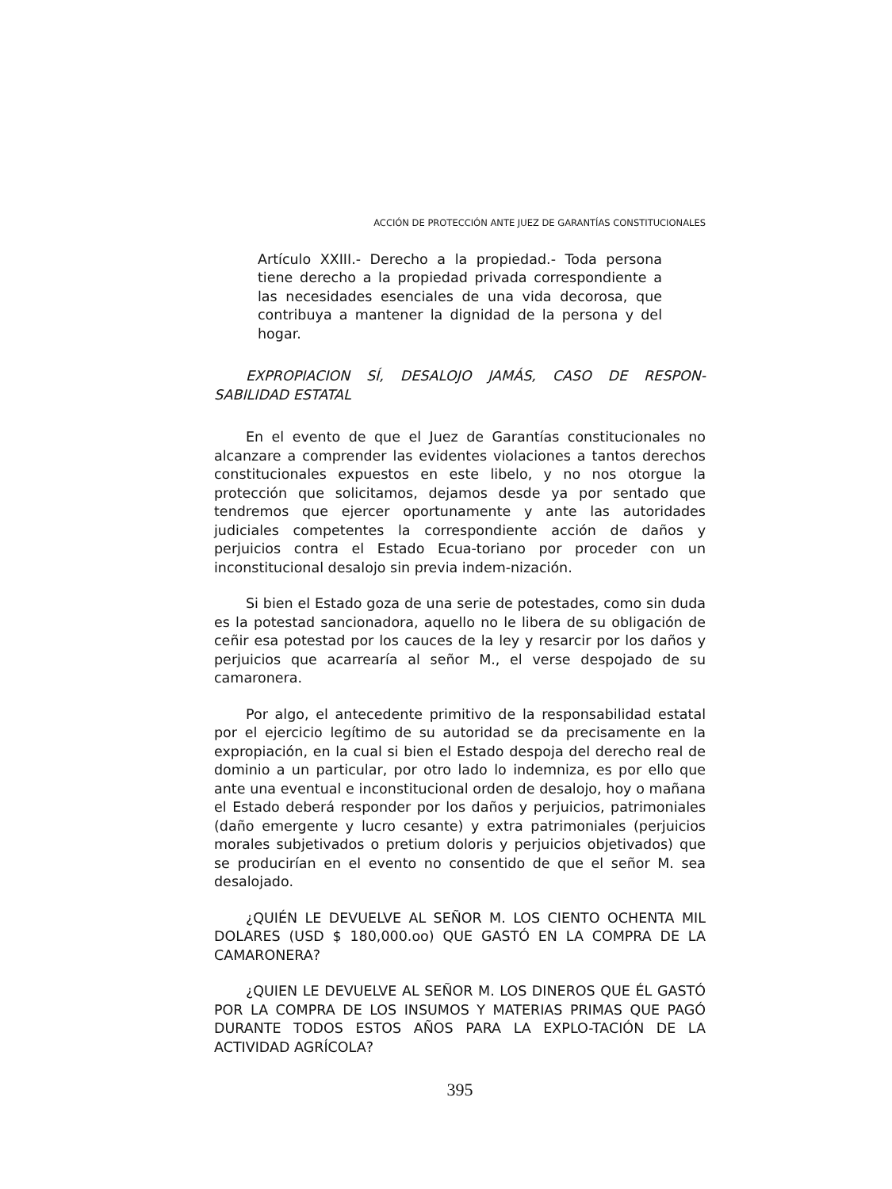ACCIÓN DE PROTECCIÓN ANTE JUEZ DE GARANTÍAS CONSTITUCIONALES
Artículo XXIII.- Derecho a la propiedad.- Toda persona tiene derecho a la propiedad privada correspondiente a las necesidades esenciales de una vida decorosa, que contribuya a mantener la dignidad de la persona y del hogar.
EXPROPIACION SÍ, DESALOJO JAMÁS, CASO DE RESPON-SABILIDAD ESTATAL
En el evento de que el Juez de Garantías constitucionales no alcanzare a comprender las evidentes violaciones a tantos derechos constitucionales expuestos en este libelo, y no nos otorgue la protección que solicitamos, dejamos desde ya por sentado que tendremos que ejercer oportunamente y ante las autoridades judiciales competentes la correspondiente acción de daños y perjuicios contra el Estado Ecua-toriano por proceder con un inconstitucional desalojo sin previa indem-nización.
Si bien el Estado goza de una serie de potestades, como sin duda es la potestad sancionadora, aquello no le libera de su obligación de ceñir esa potestad por los cauces de la ley y resarcir por los daños y perjuicios que acarrearía al señor M., el verse despojado de su camaronera.
Por algo, el antecedente primitivo de la responsabilidad estatal por el ejercicio legítimo de su autoridad se da precisamente en la expropiación, en la cual si bien el Estado despoja del derecho real de dominio a un particular, por otro lado lo indemniza, es por ello que ante una eventual e inconstitucional orden de desalojo, hoy o mañana el Estado deberá responder por los daños y perjuicios, patrimoniales (daño emergente y lucro cesante) y extra patrimoniales (perjuicios morales subjetivados o pretium doloris y perjuicios objetivados) que se producirían en el evento no consentido de que el señor M. sea desalojado.
¿QUIÉN LE DEVUELVE AL SEÑOR M. LOS CIENTO OCHENTA MIL DOLARES (USD $ 180,000.oo) QUE GASTÓ EN LA COMPRA DE LA CAMARONERA?
¿QUIEN LE DEVUELVE AL SEÑOR M. LOS DINEROS QUE ÉL GASTÓ POR LA COMPRA DE LOS INSUMOS Y MATERIAS PRIMAS QUE PAGÓ DURANTE TODOS ESTOS AÑOS PARA LA EXPLO-TACIÓN DE LA ACTIVIDAD AGRÍCOLA?
395